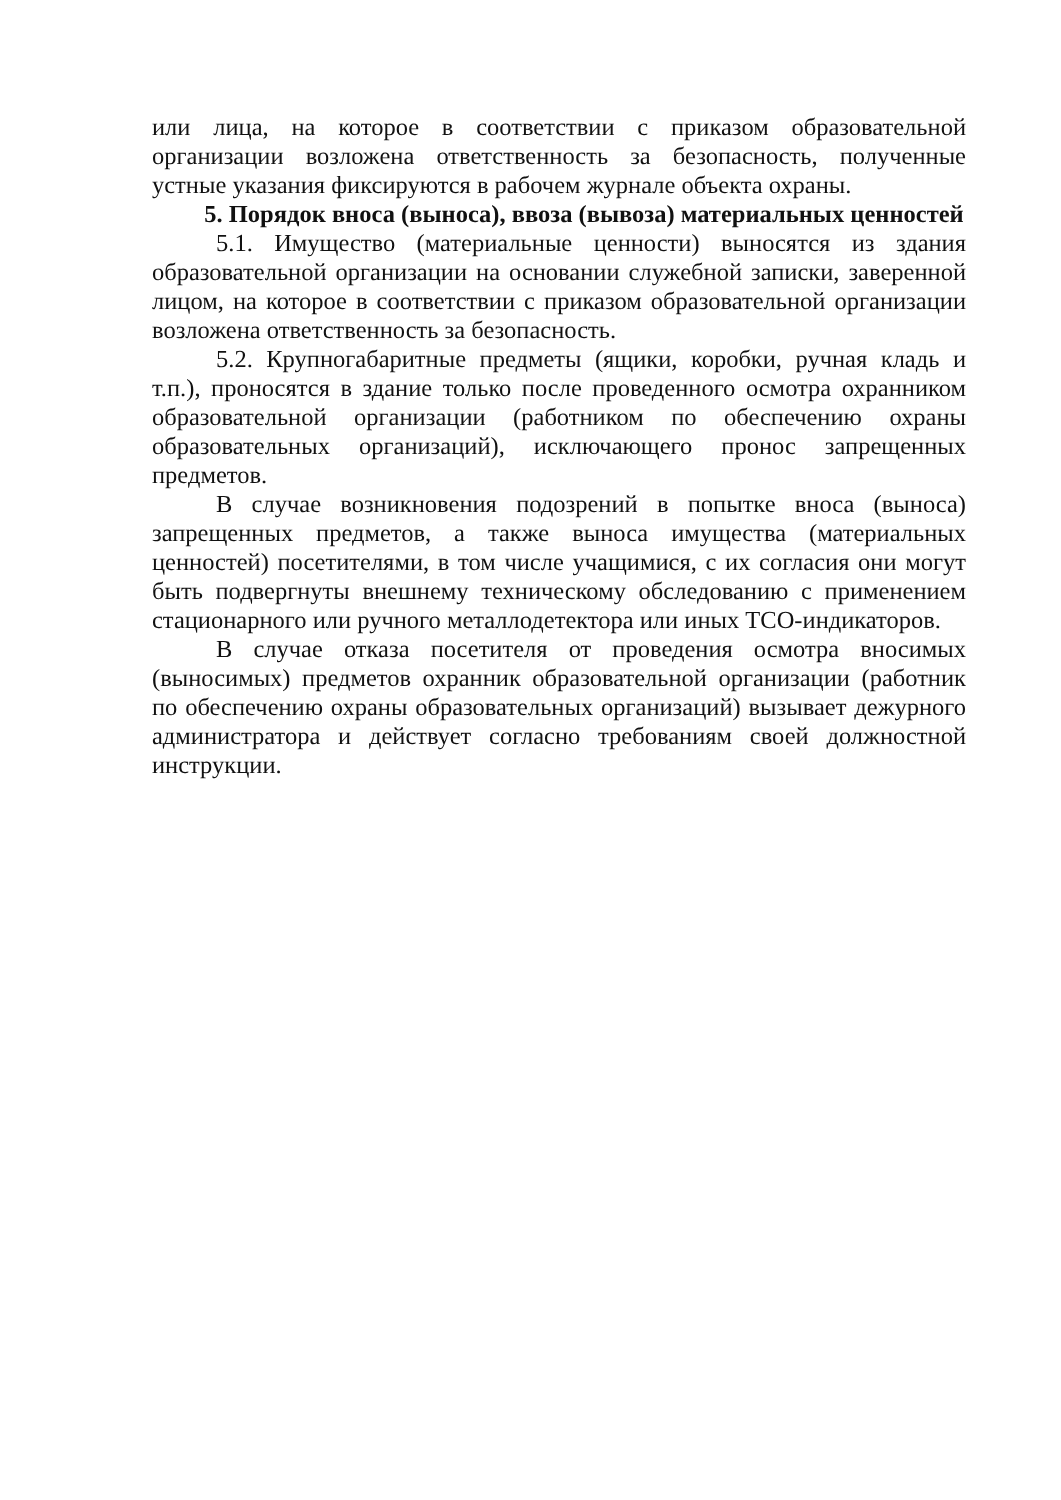или лица, на которое в соответствии с приказом образовательной организации возложена ответственность за безопасность, полученные устные указания фиксируются в рабочем журнале объекта охраны.
5. Порядок вноса (выноса), ввоза (вывоза) материальных ценностей
5.1. Имущество (материальные ценности) выносятся из здания образовательной организации на основании служебной записки, заверенной лицом, на которое в соответствии с приказом образовательной организации возложена ответственность за безопасность.
5.2. Крупногабаритные предметы (ящики, коробки, ручная кладь и т.п.), проносятся в здание только после проведенного осмотра охранником образовательной организации (работником по обеспечению охраны образовательных организаций), исключающего пронос запрещенных предметов.
В случае возникновения подозрений в попытке вноса (выноса) запрещенных предметов, а также выноса имущества (материальных ценностей) посетителями, в том числе учащимися, с их согласия они могут быть подвергнуты внешнему техническому обследованию с применением стационарного или ручного металлодетектора или иных ТСО-индикаторов.
В случае отказа посетителя от проведения осмотра вносимых (выносимых) предметов охранник образовательной организации (работник по обеспечению охраны образовательных организаций) вызывает дежурного администратора и действует согласно требованиям своей должностной инструкции.